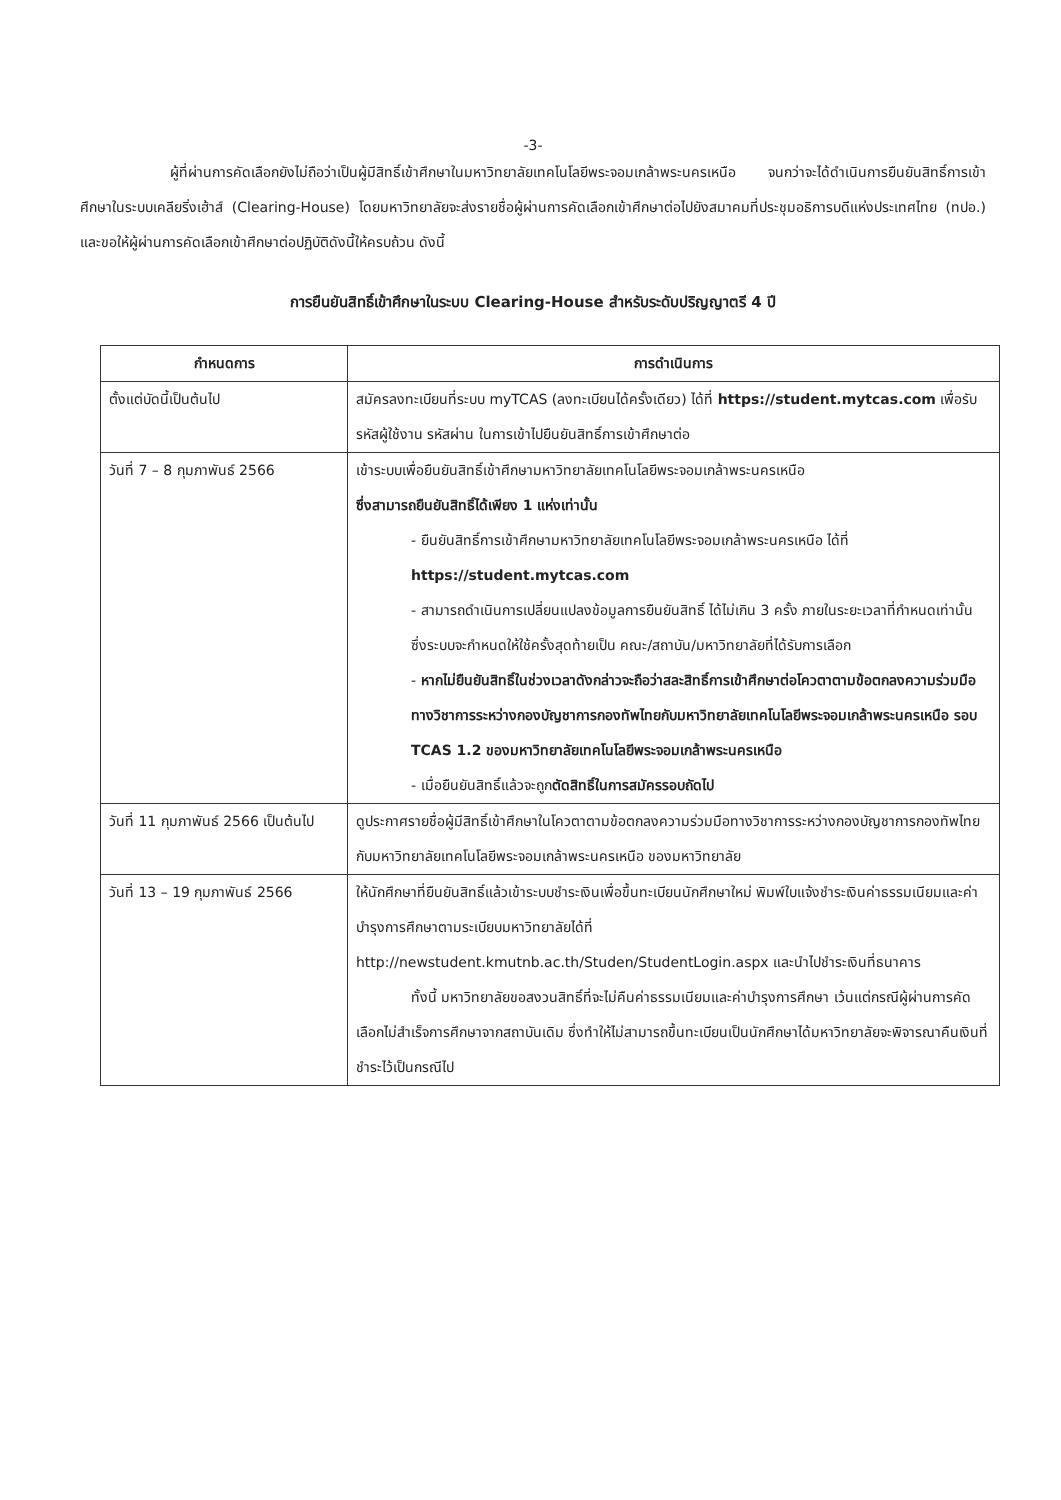-3-
ผู้ที่ผ่านการคัดเลือกยังไม่ถือว่าเป็นผู้มีสิทธิ์เข้าศึกษาในมหาวิทยาลัยเทคโนโลยีพระจอมเกล้าพระนครเหนือ จนกว่าจะได้ดำเนินการยืนยันสิทธิ์การเข้าศึกษาในระบบเคลียริ่งเฮ้าส์ (Clearing-House) โดยมหาวิทยาลัยจะส่งรายชื่อผู้ผ่านการคัดเลือกเข้าศึกษาต่อไปยังสมาคมที่ประชุมอธิการบดีแห่งประเทศไทย (ทปอ.) และขอให้ผู้ผ่านการคัดเลือกเข้าศึกษาต่อปฏิบัติดังนี้ให้ครบถ้วน ดังนี้
การยืนยันสิทธิ์เข้าศึกษาในระบบ Clearing-House สำหรับระดับปริญญาตรี 4 ปี
| กำหนดการ | การดำเนินการ |
| --- | --- |
| ตั้งแต่บัดนี้เป็นต้นไป | สมัครลงทะเบียนที่ระบบ myTCAS (ลงทะเบียนได้ครั้งเดียว) ได้ที่ https://student.mytcas.com เพื่อรับรหัสผู้ใช้งาน รหัสผ่าน ในการเข้าไปยืนยันสิทธิ์การเข้าศึกษาต่อ |
| วันที่ 7 – 8 กุมภาพันธ์ 2566 | เข้าระบบเพื่อยืนยันสิทธิ์เข้าศึกษามหาวิทยาลัยเทคโนโลยีพระจอมเกล้าพระนครเหนือ ซึ่งสามารถยืนยันสิทธิ์ได้เพียง 1 แห่งเท่านั้น - ยืนยันสิทธิ์การเข้าศึกษามหาวิทยาลัยเทคโนโลยีพระจอมเกล้าพระนครเหนือ ได้ที่ https://student.mytcas.com - สามารถดำเนินการเปลี่ยนแปลงข้อมูลการยืนยันสิทธิ์ ได้ไม่เกิน 3 ครั้ง ภายในระยะเวลาที่กำหนดเท่านั้น ซึ่งระบบจะกำหนดให้ใช้ครั้งสุดท้ายเป็น คณะ/สถาบัน/มหาวิทยาลัยที่ได้รับการเลือก - หากไม่ยืนยันสิทธิ์ในช่วงเวลาดังกล่าวจะถือว่าสละสิทธิ์การเข้าศึกษาต่อโควตาตามข้อตกลงความร่วมมือทางวิชาการระหว่างกองบัญชาการกองทัพไทยกับมหาวิทยาลัยเทคโนโลยีพระจอมเกล้าพระนครเหนือ รอบ TCAS 1.2 ของมหาวิทยาลัยเทคโนโลยีพระจอมเกล้าพระนครเหนือ - เมื่อยืนยันสิทธิ์แล้วจะถูก ตัดสิทธิ์ในการสมัครรอบถัดไป |
| วันที่ 11 กุมภาพันธ์ 2566 เป็นต้นไป | ดูประกาศรายชื่อผู้มีสิทธิ์เข้าศึกษาในโควตาตามข้อตกลงความร่วมมือทางวิชาการระหว่างกองบัญชาการกองทัพไทยกับมหาวิทยาลัยเทคโนโลยีพระจอมเกล้าพระนครเหนือ ของมหาวิทยาลัย |
| วันที่ 13 – 19 กุมภาพันธ์ 2566 | ให้นักศึกษาที่ยืนยันสิทธิ์แล้วเข้าระบบชำระเงินเพื่อขึ้นทะเบียนนักศึกษาใหม่ พิมพ์ใบแจ้งชำระเงินค่าธรรมเนียมและค่าบำรุงการศึกษาตามระเบียบมหาวิทยาลัยได้ที่ http://newstudent.kmutnb.ac.th/Studen/StudentLogin.aspx และนำไปชำระเงินที่ธนาคาร ทั้งนี้ มหาวิทยาลัยขอสงวนสิทธิ์ที่จะไม่คืนค่าธรรมเนียมและค่าบำรุงการศึกษา เว้นแต่กรณีผู้ผ่านการคัดเลือกไม่สำเร็จการศึกษาจากสถาบันเดิม ซึ่งทำให้ไม่สามารถขึ้นทะเบียนเป็นนักศึกษาได้มหาวิทยาลัยจะพิจารณาคืนเงินที่ชำระไว้เป็นกรณีไป |